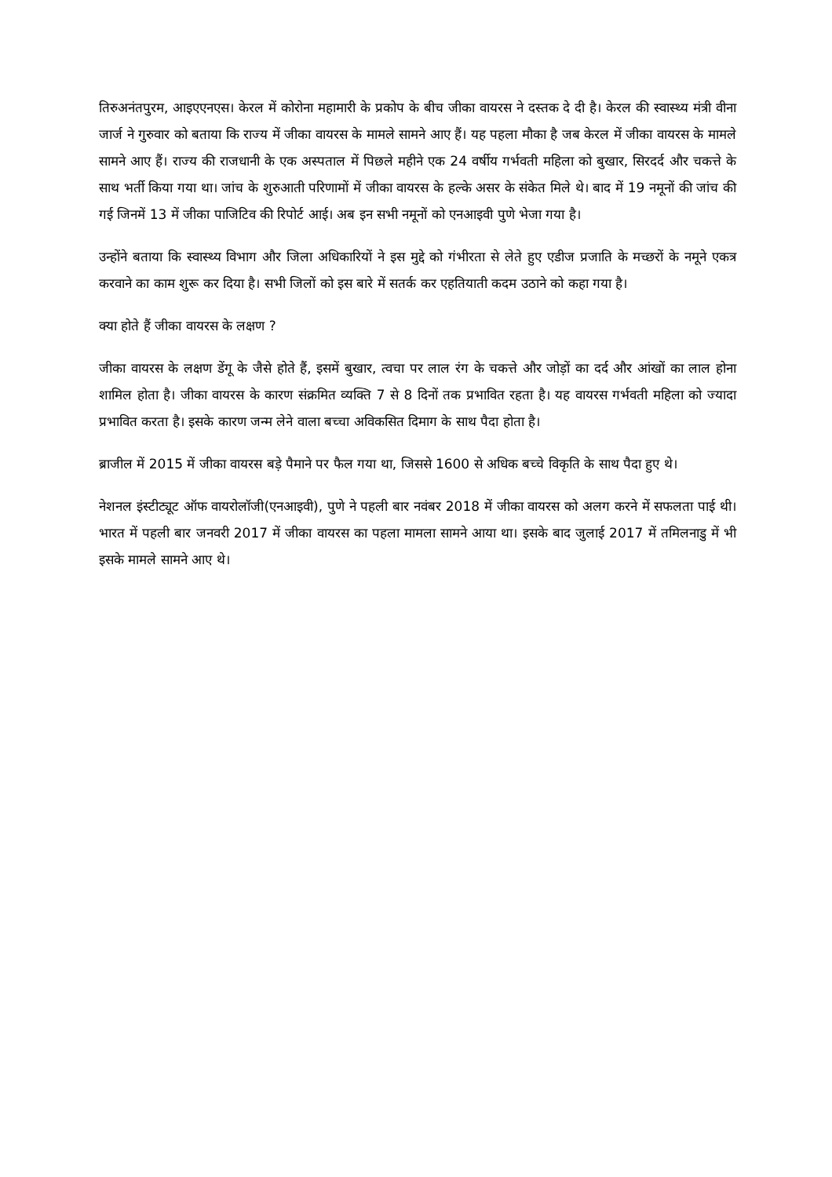तिरुअनंतपुरम, आइएएनएस। केरल में कोरोना महामारी के प्रकोप के बीच जीका वायरस ने दस्तक दे दी है। केरल की स्वास्थ्य मंत्री वीना जार्ज ने गुरुवार को बताया कि राज्य में जीका वायरस के मामले सामने आए हैं। यह पहला मौका है जब केरल में जीका वायरस के मामले सामने आए हैं। राज्य की राजधानी के एक अस्पताल में पिछले महीने एक 24 वर्षीय गर्भवती महिला को बुखार, सिरदर्द और चकत्ते के साथ भर्ती किया गया था। जांच के शुरुआती परिणामों में जीका वायरस के हल्के असर के संकेत मिले थे। बाद में 19 नमूनों की जांच की गई जिनमें 13 में जीका पाजिटिव की रिपोर्ट आई। अब इन सभी नमूनों को एनआइवी पुणे भेजा गया है।
उन्होंने बताया कि स्वास्थ्य विभाग और जिला अधिकारियों ने इस मुद्दे को गंभीरता से लेते हुए एडीज प्रजाति के मच्छरों के नमूने एकत्र करवाने का काम शुरू कर दिया है। सभी जिलों को इस बारे में सतर्क कर एहतियाती कदम उठाने को कहा गया है।
क्या होते हैं जीका वायरस के लक्षण ?
जीका वायरस के लक्षण डेंगू के जैसे होते हैं, इसमें बुखार, त्वचा पर लाल रंग के चकत्ते और जोड़ों का दर्द और आंखों का लाल होना शामिल होता है। जीका वायरस के कारण संक्रमित व्यक्ति 7 से 8 दिनों तक प्रभावित रहता है। यह वायरस गर्भवती महिला को ज्यादा प्रभावित करता है। इसके कारण जन्म लेने वाला बच्चा अविकसित दिमाग के साथ पैदा होता है।
ब्राजील में 2015 में जीका वायरस बड़े पैमाने पर फैल गया था, जिससे 1600 से अधिक बच्चे विकृति के साथ पैदा हुए थे।
नेशनल इंस्टीट्यूट ऑफ वायरोलॉजी(एनआइवी), पुणे ने पहली बार नवंबर 2018 में जीका वायरस को अलग करने में सफलता पाई थी। भारत में पहली बार जनवरी 2017 में जीका वायरस का पहला मामला सामने आया था। इसके बाद जुलाई 2017 में तमिलनाडु में भी इसके मामले सामने आए थे।